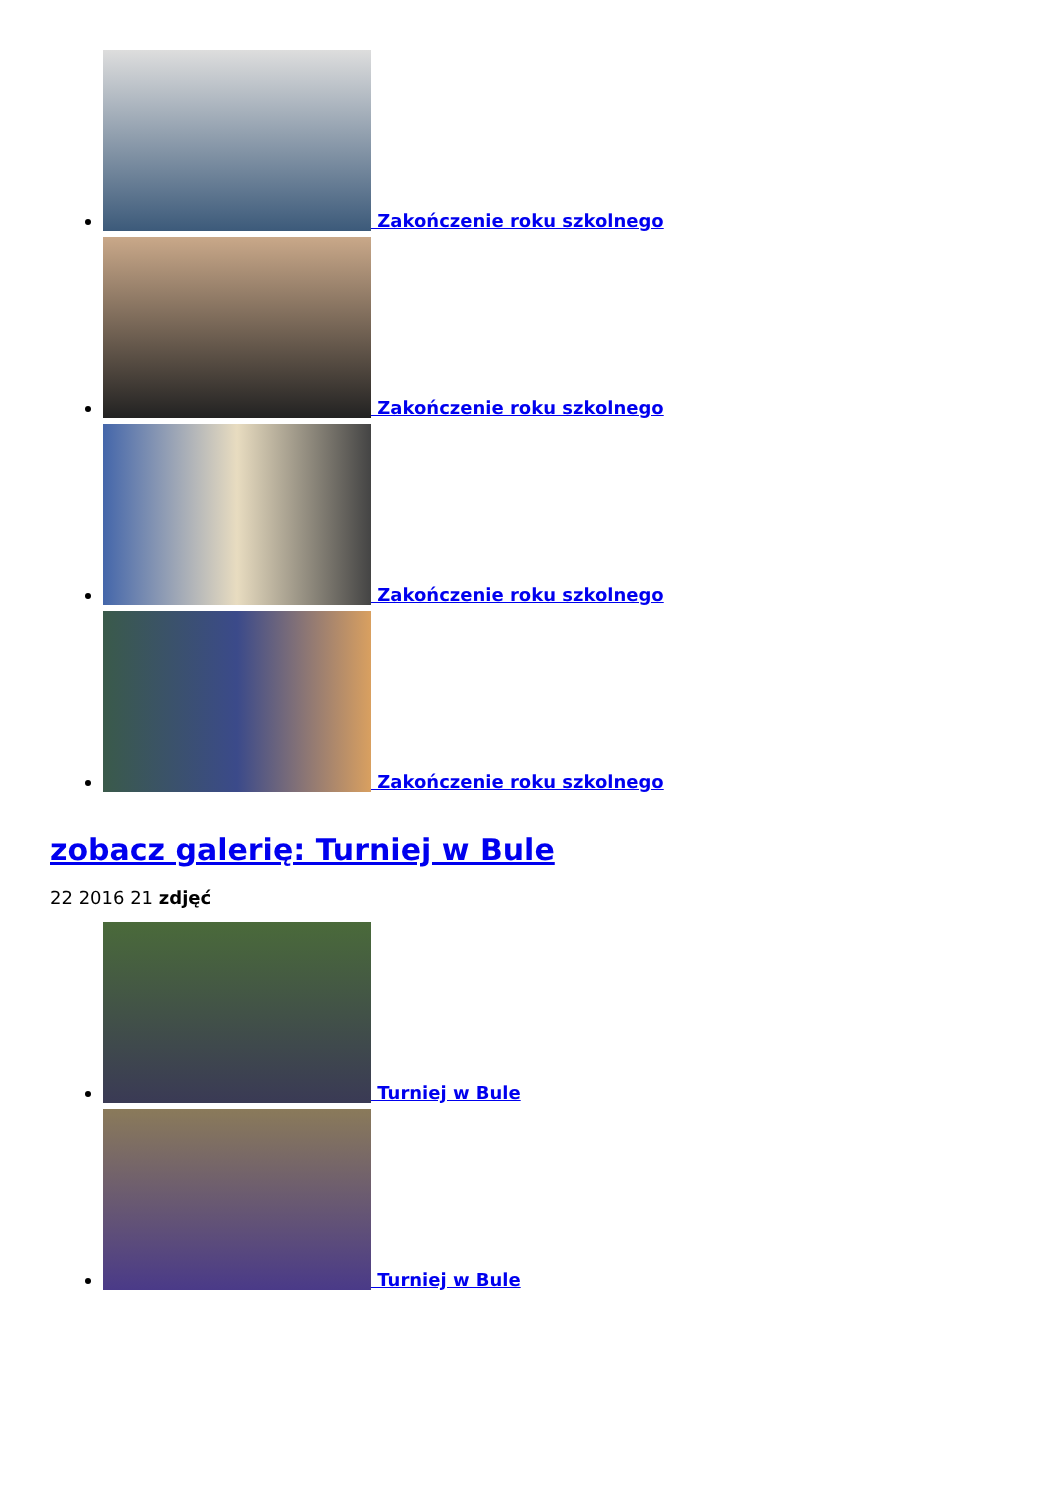Zakończenie roku szkolnego
Zakończenie roku szkolnego
Zakończenie roku szkolnego
Zakończenie roku szkolnego
zobacz galerię: Turniej w Bule
22 2016 21 zdjęć
Turniej w Bule
Turniej w Bule